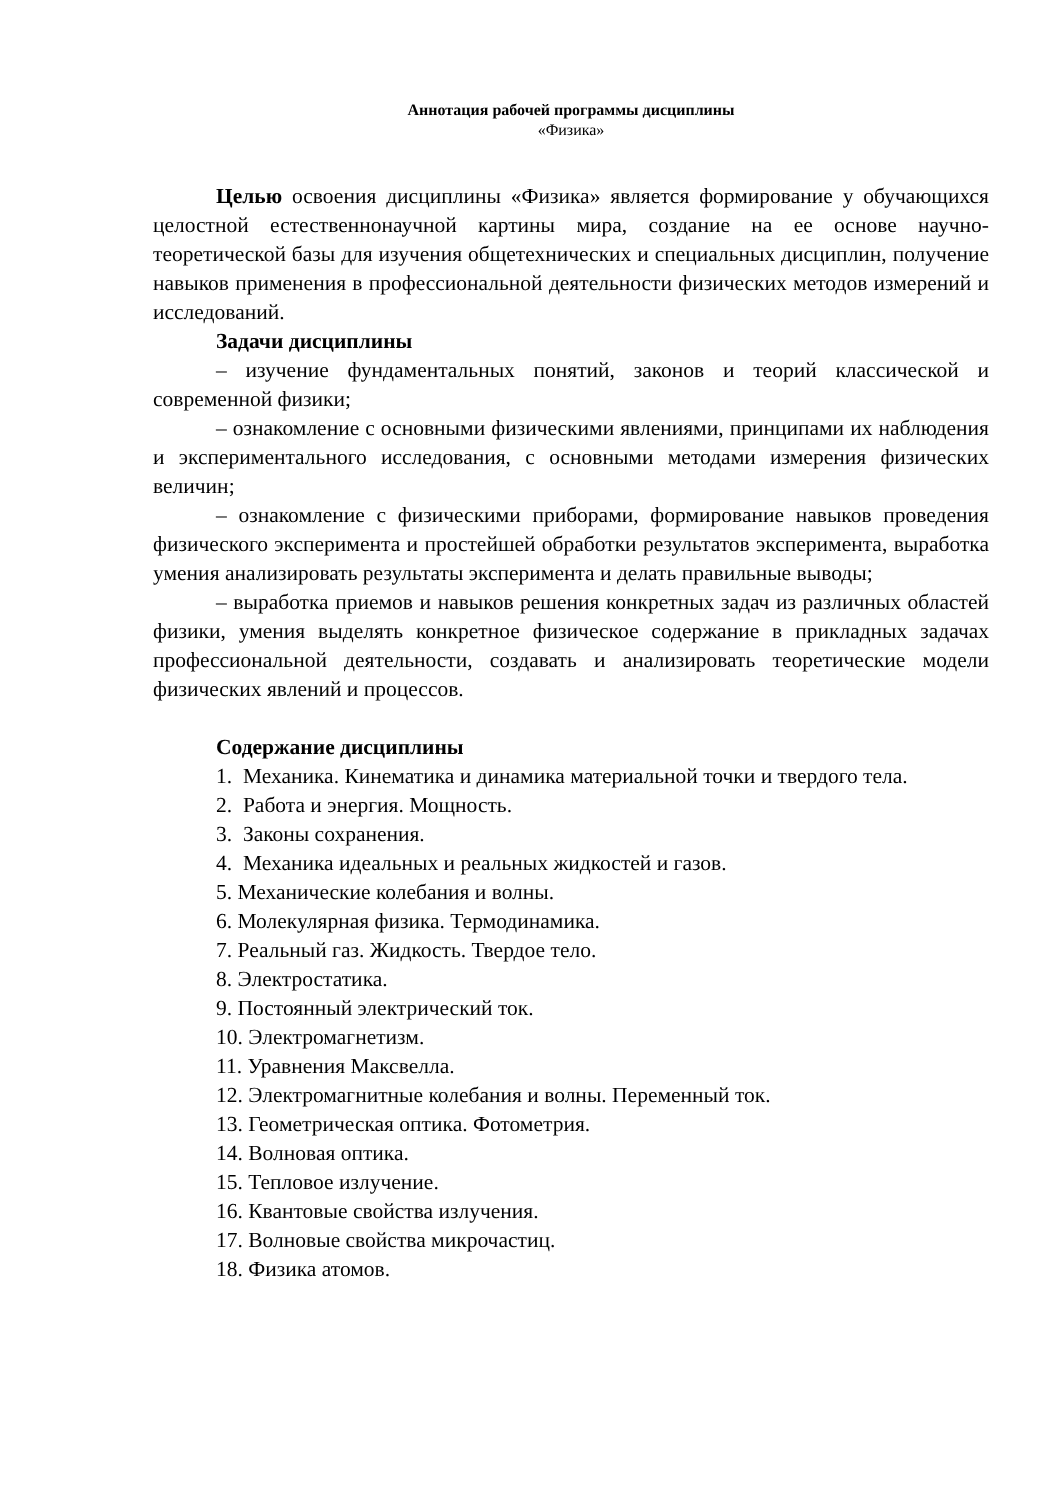Аннотация рабочей программы дисциплины
«Физика»
Целью освоения дисциплины «Физика» является формирование у обучающихся целостной естественнонаучной картины мира, создание на ее основе научно-теоретической базы для изучения общетехнических и специальных дисциплин, получение навыков применения в профессиональной деятельности физических методов измерений и исследований.
Задачи дисциплины
– изучение фундаментальных понятий, законов и теорий классической и современной физики;
– ознакомление с основными физическими явлениями, принципами их наблюдения и экспериментального исследования, с основными методами измерения физических величин;
– ознакомление с физическими приборами, формирование навыков проведения физического эксперимента и простейшей обработки результатов эксперимента, выработка умения анализировать результаты эксперимента и делать правильные выводы;
– выработка приемов и навыков решения конкретных задач из различных областей физики, умения выделять конкретное физическое содержание в прикладных задачах профессиональной деятельности, создавать и анализировать теоретические модели физических явлений и процессов.
Содержание дисциплины
1. Механика. Кинематика и динамика материальной точки и твердого тела.
2. Работа и энергия. Мощность.
3. Законы сохранения.
4. Механика идеальных и реальных жидкостей и газов.
5. Механические колебания и волны.
6. Молекулярная физика. Термодинамика.
7. Реальный газ. Жидкость. Твердое тело.
8. Электростатика.
9. Постоянный электрический ток.
10. Электромагнетизм.
11. Уравнения Максвелла.
12. Электромагнитные колебания и волны. Переменный ток.
13. Геометрическая оптика. Фотометрия.
14. Волновая оптика.
15. Тепловое излучение.
16. Квантовые свойства излучения.
17. Волновые свойства микрочастиц.
18. Физика атомов.